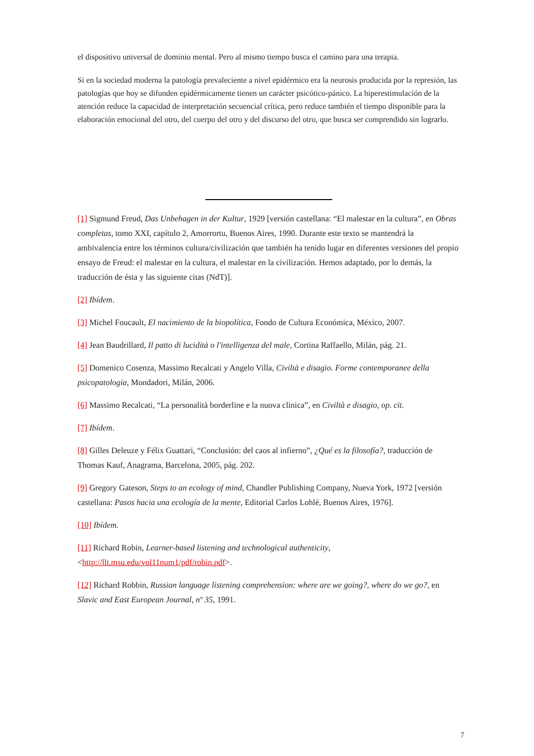el dispositivo universal de dominio mental. Pero al mismo tiempo busca el camino para una terapia.
Si en la sociedad moderna la patología prevaleciente a nivel epidérmico era la neurosis producida por la represión, las patologías que hoy se difunden epidérmicamente tienen un carácter psicótico-pánico. La hiperestimulación de la atención reduce la capacidad de interpretación secuencial crítica, pero reduce también el tiempo disponible para la elaboración emocional del otro, del cuerpo del otro y del discurso del otro, que busca ser comprendido sin lograrlo.
[1] Sigmund Freud, Das Unbehagen in der Kultur, 1929 [versión castellana: “El malestar en la cultura”, en Obras completas, tomo XXI, capítulo 2, Amorrortu, Buenos Aires, 1990. Durante este texto se mantendrá la ambivalencia entre los términos cultura/civilización que también ha tenido lugar en diferentes versiones del propio ensayo de Freud: el malestar en la cultura, el malestar en la civilización. Hemos adaptado, por lo demás, la traducción de ésta y las siguiente citas (NdT)].
[2] Ibídem.
[3] Michel Foucault, El nacimiento de la biopolítica, Fondo de Cultura Económica, México, 2007.
[4] Jean Baudrillard, Il patto di lucidità o l'intelligenza del male, Cortina Raffaello, Milán, pág. 21.
[5] Domenico Cosenza, Massimo Recalcati y Angelo Villa, Civiltà e disagio. Forme contemporanee della psicopatologia, Mondadori, Milán, 2006.
[6] Massimo Recalcati, “La personalità borderline e la nuova clinica”, en Civiltà e disagio, op. cit.
[7] Ibídem.
[8] Gilles Deleuze y Félix Guattari, “Conclusión: del caos al infierno”, ¿Qué es la filosofía?, traducción de Thomas Kauf, Anagrama, Barcelona, 2005, pág. 202.
[9] Gregory Gateson, Steps to an ecology of mind, Chandler Publishing Company, Nueva York, 1972 [versión castellana: Pasos hacia una ecología de la mente, Editorial Carlos Lohlé, Buenos Aires, 1976].
[10] Ibídem.
[11] Richard Robin, Learner-based listening and technological authenticity, <http://llt.msu.edu/vol11num1/pdf/robin.pdf>.
[12] Richard Robbin, Russian language listening comprehension: where are we going?, where do we go?, en Slavic and East European Journal, nº 35, 1991.
7